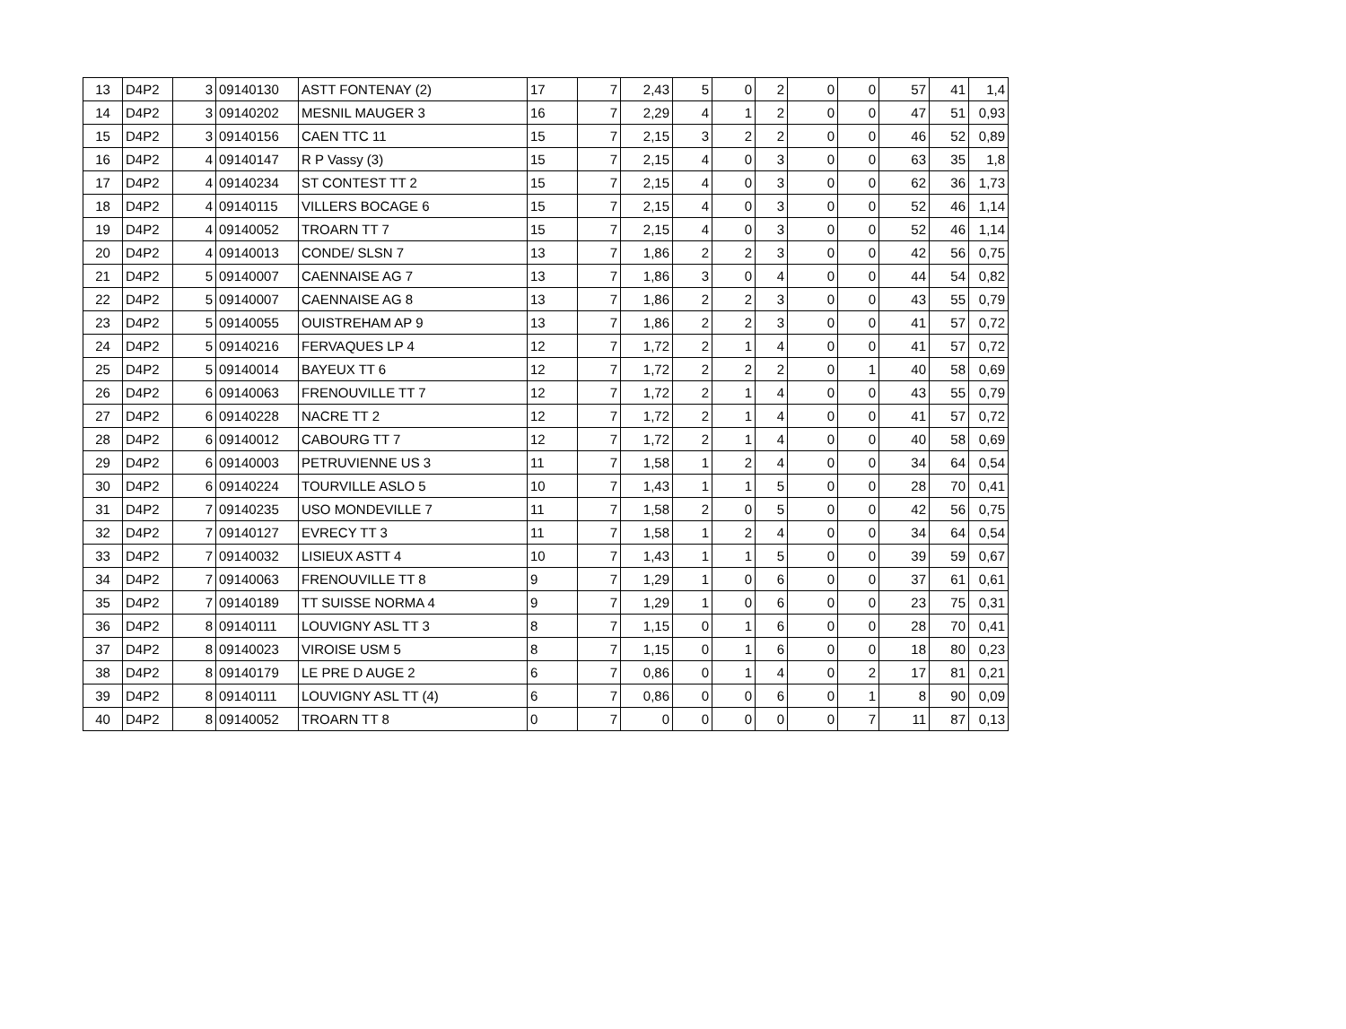| 13 | D4P2 | 3 | 09140130 | ASTT FONTENAY (2) | 17 | 7 | 2,43 | 5 | 0 | 2 | 0 | 0 | 57 | 41 | 1,4 |
| 14 | D4P2 | 3 | 09140202 | MESNIL MAUGER 3 | 16 | 7 | 2,29 | 4 | 1 | 2 | 0 | 0 | 47 | 51 | 0,93 |
| 15 | D4P2 | 3 | 09140156 | CAEN TTC 11 | 15 | 7 | 2,15 | 3 | 2 | 2 | 0 | 0 | 46 | 52 | 0,89 |
| 16 | D4P2 | 4 | 09140147 | R P Vassy (3) | 15 | 7 | 2,15 | 4 | 0 | 3 | 0 | 0 | 63 | 35 | 1,8 |
| 17 | D4P2 | 4 | 09140234 | ST CONTEST TT 2 | 15 | 7 | 2,15 | 4 | 0 | 3 | 0 | 0 | 62 | 36 | 1,73 |
| 18 | D4P2 | 4 | 09140115 | VILLERS BOCAGE 6 | 15 | 7 | 2,15 | 4 | 0 | 3 | 0 | 0 | 52 | 46 | 1,14 |
| 19 | D4P2 | 4 | 09140052 | TROARN TT 7 | 15 | 7 | 2,15 | 4 | 0 | 3 | 0 | 0 | 52 | 46 | 1,14 |
| 20 | D4P2 | 4 | 09140013 | CONDE/ SLSN 7 | 13 | 7 | 1,86 | 2 | 2 | 3 | 0 | 0 | 42 | 56 | 0,75 |
| 21 | D4P2 | 5 | 09140007 | CAENNAISE AG 7 | 13 | 7 | 1,86 | 3 | 0 | 4 | 0 | 0 | 44 | 54 | 0,82 |
| 22 | D4P2 | 5 | 09140007 | CAENNAISE AG 8 | 13 | 7 | 1,86 | 2 | 2 | 3 | 0 | 0 | 43 | 55 | 0,79 |
| 23 | D4P2 | 5 | 09140055 | OUISTREHAM AP 9 | 13 | 7 | 1,86 | 2 | 2 | 3 | 0 | 0 | 41 | 57 | 0,72 |
| 24 | D4P2 | 5 | 09140216 | FERVAQUES LP 4 | 12 | 7 | 1,72 | 2 | 1 | 4 | 0 | 0 | 41 | 57 | 0,72 |
| 25 | D4P2 | 5 | 09140014 | BAYEUX TT 6 | 12 | 7 | 1,72 | 2 | 2 | 2 | 0 | 1 | 40 | 58 | 0,69 |
| 26 | D4P2 | 6 | 09140063 | FRENOUVILLE TT 7 | 12 | 7 | 1,72 | 2 | 1 | 4 | 0 | 0 | 43 | 55 | 0,79 |
| 27 | D4P2 | 6 | 09140228 | NACRE TT 2 | 12 | 7 | 1,72 | 2 | 1 | 4 | 0 | 0 | 41 | 57 | 0,72 |
| 28 | D4P2 | 6 | 09140012 | CABOURG TT 7 | 12 | 7 | 1,72 | 2 | 1 | 4 | 0 | 0 | 40 | 58 | 0,69 |
| 29 | D4P2 | 6 | 09140003 | PETRUVIENNE US 3 | 11 | 7 | 1,58 | 1 | 2 | 4 | 0 | 0 | 34 | 64 | 0,54 |
| 30 | D4P2 | 6 | 09140224 | TOURVILLE ASLO 5 | 10 | 7 | 1,43 | 1 | 1 | 5 | 0 | 0 | 28 | 70 | 0,41 |
| 31 | D4P2 | 7 | 09140235 | USO MONDEVILLE 7 | 11 | 7 | 1,58 | 2 | 0 | 5 | 0 | 0 | 42 | 56 | 0,75 |
| 32 | D4P2 | 7 | 09140127 | EVRECY TT 3 | 11 | 7 | 1,58 | 1 | 2 | 4 | 0 | 0 | 34 | 64 | 0,54 |
| 33 | D4P2 | 7 | 09140032 | LISIEUX ASTT 4 | 10 | 7 | 1,43 | 1 | 1 | 5 | 0 | 0 | 39 | 59 | 0,67 |
| 34 | D4P2 | 7 | 09140063 | FRENOUVILLE TT 8 | 9 | 7 | 1,29 | 1 | 0 | 6 | 0 | 0 | 37 | 61 | 0,61 |
| 35 | D4P2 | 7 | 09140189 | TT SUISSE NORMA 4 | 9 | 7 | 1,29 | 1 | 0 | 6 | 0 | 0 | 23 | 75 | 0,31 |
| 36 | D4P2 | 8 | 09140111 | LOUVIGNY ASL TT 3 | 8 | 7 | 1,15 | 0 | 1 | 6 | 0 | 0 | 28 | 70 | 0,41 |
| 37 | D4P2 | 8 | 09140023 | VIROISE USM 5 | 8 | 7 | 1,15 | 0 | 1 | 6 | 0 | 0 | 18 | 80 | 0,23 |
| 38 | D4P2 | 8 | 09140179 | LE PRE D AUGE 2 | 6 | 7 | 0,86 | 0 | 1 | 4 | 0 | 2 | 17 | 81 | 0,21 |
| 39 | D4P2 | 8 | 09140111 | LOUVIGNY ASL TT (4) | 6 | 7 | 0,86 | 0 | 0 | 6 | 0 | 1 | 8 | 90 | 0,09 |
| 40 | D4P2 | 8 | 09140052 | TROARN TT 8 | 0 | 7 | 0 | 0 | 0 | 0 | 0 | 7 | 11 | 87 | 0,13 |